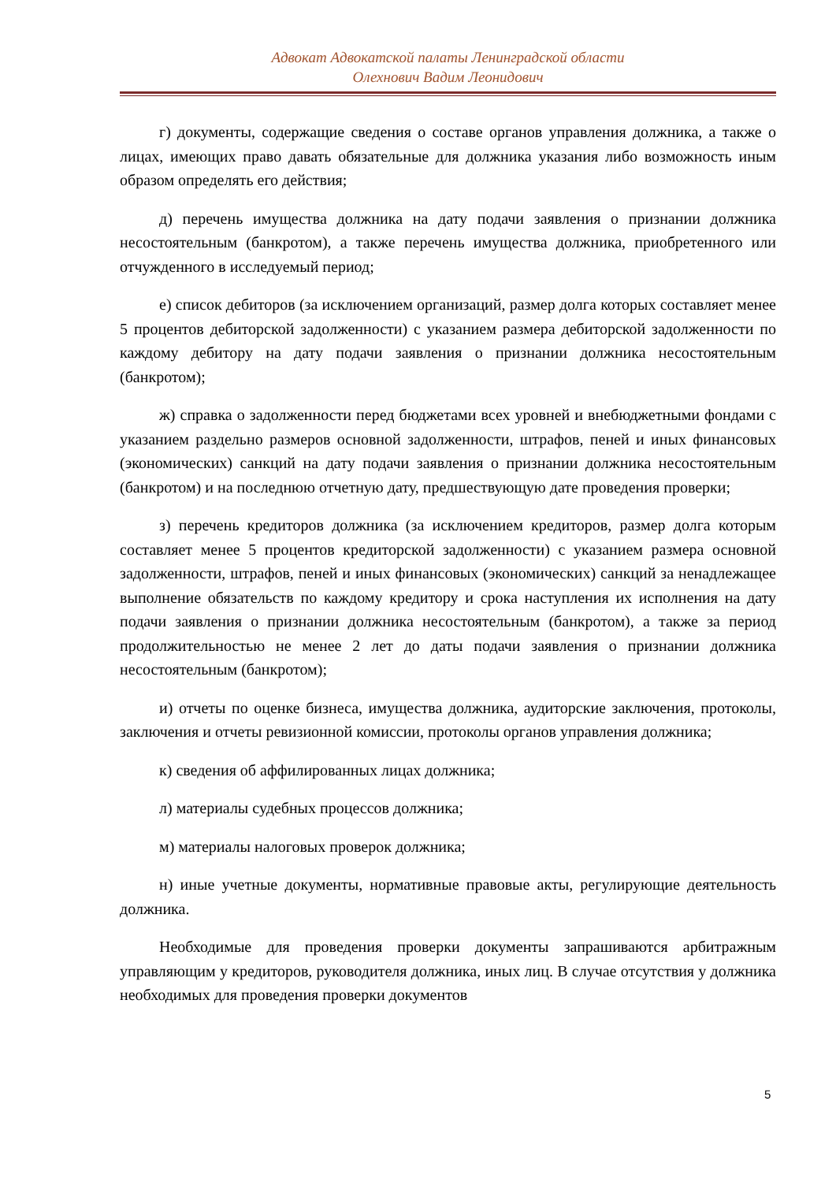Адвокат Адвокатской палаты Ленинградской области
Олехнович Вадим Леонидович
г) документы, содержащие сведения о составе органов управления должника, а также о лицах, имеющих право давать обязательные для должника указания либо возможность иным образом определять его действия;
д) перечень имущества должника на дату подачи заявления о признании должника несостоятельным (банкротом), а также перечень имущества должника, приобретенного или отчужденного в исследуемый период;
е) список дебиторов (за исключением организаций, размер долга которых составляет менее 5 процентов дебиторской задолженности) с указанием размера дебиторской задолженности по каждому дебитору на дату подачи заявления о признании должника несостоятельным (банкротом);
ж) справка о задолженности перед бюджетами всех уровней и внебюджетными фондами с указанием раздельно размеров основной задолженности, штрафов, пеней и иных финансовых (экономических) санкций на дату подачи заявления о признании должника несостоятельным (банкротом) и на последнюю отчетную дату, предшествующую дате проведения проверки;
з) перечень кредиторов должника (за исключением кредиторов, размер долга которым составляет менее 5 процентов кредиторской задолженности) с указанием размера основной задолженности, штрафов, пеней и иных финансовых (экономических) санкций за ненадлежащее выполнение обязательств по каждому кредитору и срока наступления их исполнения на дату подачи заявления о признании должника несостоятельным (банкротом), а также за период продолжительностью не менее 2 лет до даты подачи заявления о признании должника несостоятельным (банкротом);
и) отчеты по оценке бизнеса, имущества должника, аудиторские заключения, протоколы, заключения и отчеты ревизионной комиссии, протоколы органов управления должника;
к) сведения об аффилированных лицах должника;
л) материалы судебных процессов должника;
м) материалы налоговых проверок должника;
н) иные учетные документы, нормативные правовые акты, регулирующие деятельность должника.
Необходимые для проведения проверки документы запрашиваются арбитражным управляющим у кредиторов, руководителя должника, иных лиц. В случае отсутствия у должника необходимых для проведения проверки документов
5